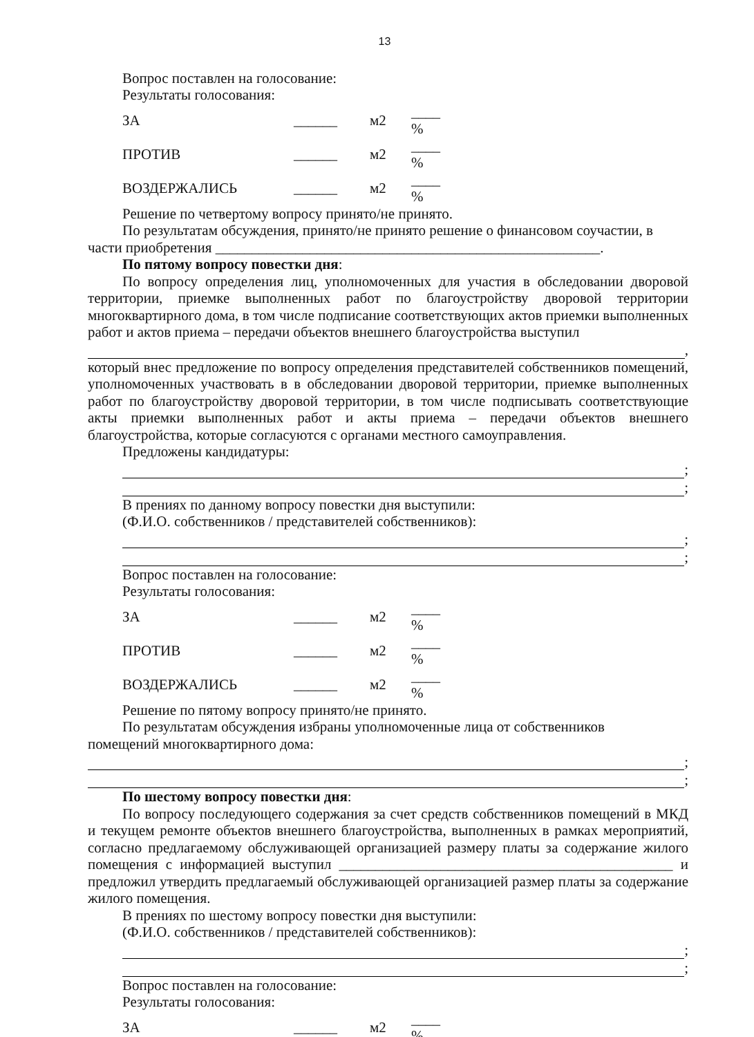13
Вопрос поставлен на голосование:
Результаты голосования:
| ЗА | ______ | м2 | ____ % |
| ПРОТИВ | ______ | м2 | ____ % |
| ВОЗДЕРЖАЛИСЬ | ______ | м2 | ____ % |
Решение по четвертому вопросу принято/не принято.
По результатам обсуждения, принято/не принято решение о финансовом соучастии, в
части приобретения _____________________________________________________.
По пятому вопросу повестки дня:
По вопросу определения лиц, уполномоченных для участия в обследовании дворовой территории, приемке выполненных работ по благоустройству дворовой территории многоквартирного дома, в том числе подписание соответствующих актов приемки выполненных работ и актов приема – передачи объектов внешнего благоустройства выступил
,
который внес предложение по вопросу определения представителей собственников помещений, уполномоченных участвовать в в обследовании дворовой территории, приемке выполненных работ по благоустройству дворовой территории, в том числе подписывать соответствующие акты приемки выполненных работ и акты приема – передачи объектов внешнего благоустройства, которые согласуются с органами местного самоуправления.
Предложены кандидатуры:
;
;
В прениях по данному вопросу повестки дня выступили:
(Ф.И.О. собственников / представителей собственников):
;
;
Вопрос поставлен на голосование:
Результаты голосования:
| ЗА | ______ | м2 | ____ % |
| ПРОТИВ | ______ | м2 | ____ % |
| ВОЗДЕРЖАЛИСЬ | ______ | м2 | ____ % |
Решение по пятому вопросу принято/не принято.
По результатам обсуждения избраны уполномоченные лица от собственников
помещений многоквартирного дома:
;
;
По шестому вопросу повестки дня:
По вопросу последующего содержания за счет средств собственников помещений в МКД и текущем ремонте объектов внешнего благоустройства, выполненных в рамках мероприятий, согласно предлагаемому обслуживающей организацией размеру платы за содержание жилого помещения с информацией выступил ______________________________________________ и предложил утвердить предлагаемый обслуживающей организацией размер платы за содержание жилого помещения.
В прениях по шестому вопросу повестки дня выступили:
(Ф.И.О. собственников / представителей собственников):
;
;
Вопрос поставлен на голосование:
Результаты голосования:
| ЗА | ______ | м2 | ____ % |